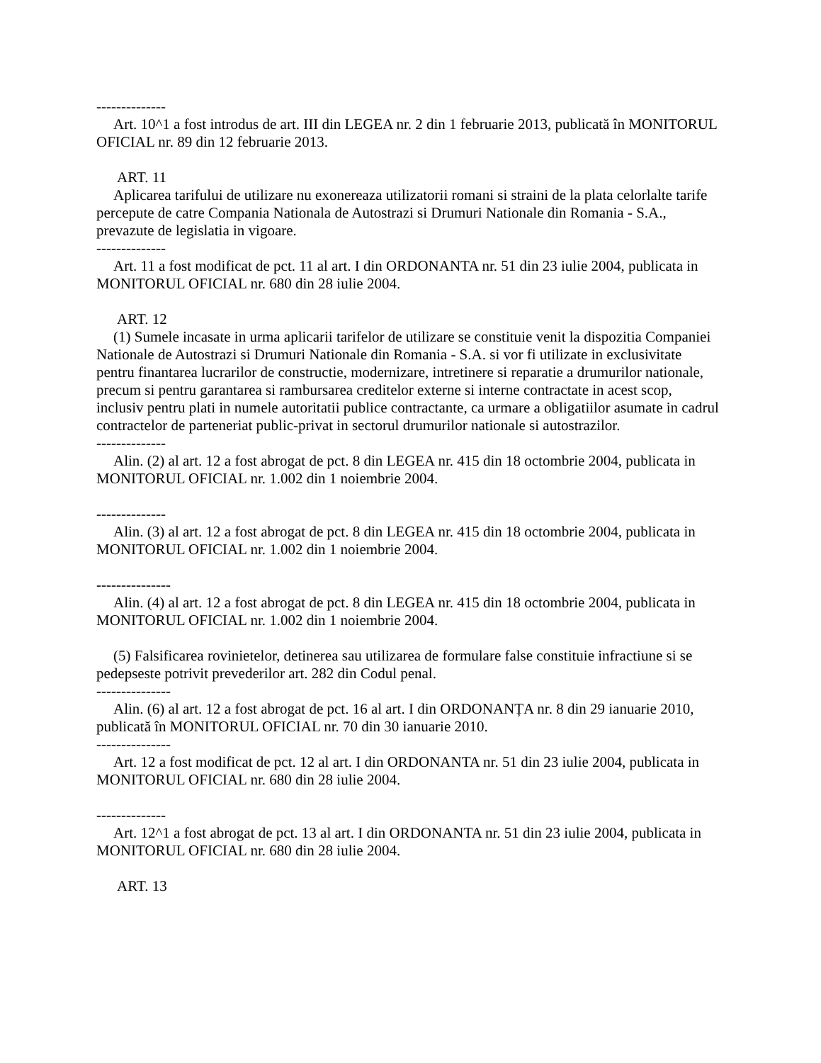--------------
Art. 10^1 a fost introdus de art. III din LEGEA nr. 2 din 1 februarie 2013, publicată în MONITORUL OFICIAL nr. 89 din 12 februarie 2013.
ART. 11
Aplicarea tarifului de utilizare nu exonereaza utilizatorii romani si straini de la plata celorlalte tarife percepute de catre Compania Nationala de Autostrazi si Drumuri Nationale din Romania - S.A., prevazute de legislatia in vigoare.
--------------
Art. 11 a fost modificat de pct. 11 al art. I din ORDONANTA nr. 51 din 23 iulie 2004, publicata in MONITORUL OFICIAL nr. 680 din 28 iulie 2004.
ART. 12
(1) Sumele incasate in urma aplicarii tarifelor de utilizare se constituie venit la dispozitia Companiei Nationale de Autostrazi si Drumuri Nationale din Romania - S.A. si vor fi utilizate in exclusivitate pentru finantarea lucrarilor de constructie, modernizare, intretinere si reparatie a drumurilor nationale, precum si pentru garantarea si rambursarea creditelor externe si interne contractate in acest scop, inclusiv pentru plati in numele autoritatii publice contractante, ca urmare a obligatiilor asumate in cadrul contractelor de parteneriat public-privat in sectorul drumurilor nationale si autostrazilor.
--------------
Alin. (2) al art. 12 a fost abrogat de pct. 8 din LEGEA nr. 415 din 18 octombrie 2004, publicata in MONITORUL OFICIAL nr. 1.002 din 1 noiembrie 2004.
--------------
Alin. (3) al art. 12 a fost abrogat de pct. 8 din LEGEA nr. 415 din 18 octombrie 2004, publicata in MONITORUL OFICIAL nr. 1.002 din 1 noiembrie 2004.
---------------
Alin. (4) al art. 12 a fost abrogat de pct. 8 din LEGEA nr. 415 din 18 octombrie 2004, publicata in MONITORUL OFICIAL nr. 1.002 din 1 noiembrie 2004.
(5) Falsificarea rovinietelor, detinerea sau utilizarea de formulare false constituie infractiune si se pedepseste potrivit prevederilor art. 282 din Codul penal.
---------------
Alin. (6) al art. 12 a fost abrogat de pct. 16 al art. I din ORDONANȚA nr. 8 din 29 ianuarie 2010, publicată în MONITORUL OFICIAL nr. 70 din 30 ianuarie 2010.
---------------
Art. 12 a fost modificat de pct. 12 al art. I din ORDONANTA nr. 51 din 23 iulie 2004, publicata in MONITORUL OFICIAL nr. 680 din 28 iulie 2004.
--------------
Art. 12^1 a fost abrogat de pct. 13 al art. I din ORDONANTA nr. 51 din 23 iulie 2004, publicata in MONITORUL OFICIAL nr. 680 din 28 iulie 2004.
ART. 13